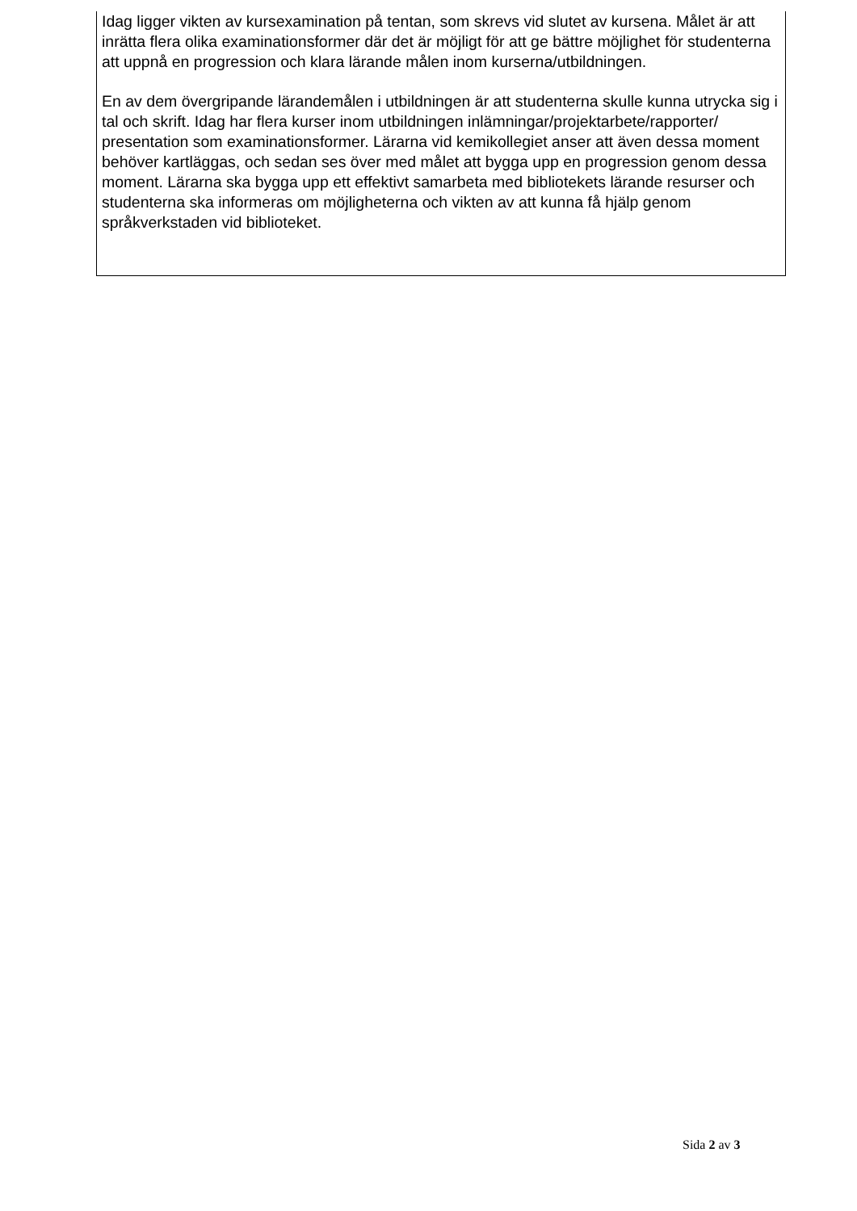Idag ligger vikten av kursexamination på tentan, som skrevs vid slutet av kursena. Målet är att inrätta flera olika examinationsformer där det är möjligt för att ge bättre möjlighet för studenterna att uppnå en progression och klara lärande målen inom kurserna/utbildningen.
En av dem övergripande lärandemålen i utbildningen är att studenterna skulle kunna utrycka sig i tal och skrift. Idag har flera kurser inom utbildningen inlämningar/projektarbete/rapporter/ presentation som examinationsformer. Lärarna vid kemikollegiet anser att även dessa moment behöver kartläggas, och sedan ses över med målet att bygga upp en progression genom dessa moment. Lärarna ska bygga upp ett effektivt samarbeta med bibliotekets lärande resurser och studenterna ska informeras om möjligheterna och vikten av att kunna få hjälp genom språkverkstaden vid biblioteket.
Sida 2 av 3